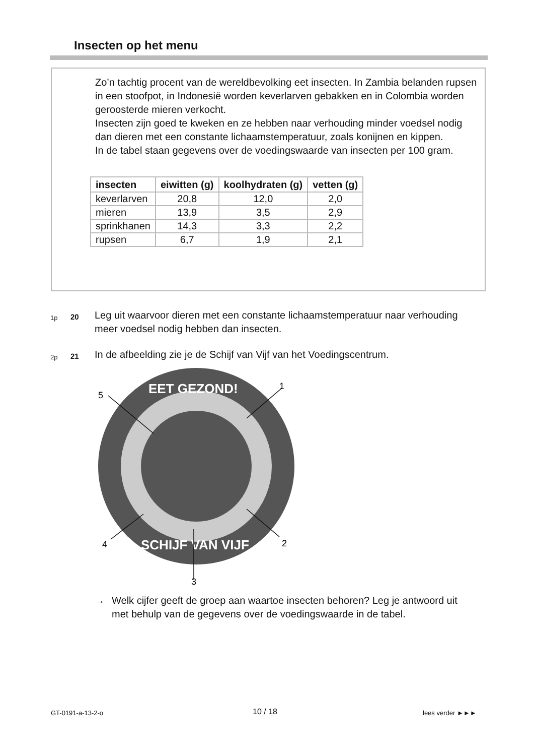Insecten op het menu
Zo’n tachtig procent van de wereldbevolking eet insecten. In Zambia belanden rupsen in een stoofpot, in Indonesië worden keverlarven gebakken en in Colombia worden geroosterde mieren verkocht.
Insecten zijn goed te kweken en ze hebben naar verhouding minder voedsel nodig dan dieren met een constante lichaamstemperatuur, zoals konijnen en kippen.
In de tabel staan gegevens over de voedingswaarde van insecten per 100 gram.
| insecten | eiwitten (g) | koolhydraten (g) | vetten (g) |
| --- | --- | --- | --- |
| keverlarven | 20,8 | 12,0 | 2,0 |
| mieren | 13,9 | 3,5 | 2,9 |
| sprinkhanen | 14,3 | 3,3 | 2,2 |
| rupsen | 6,7 | 1,9 | 2,1 |
1p 20 Leg uit waarvoor dieren met een constante lichaamstemperatuur naar verhouding meer voedsel nodig hebben dan insecten.
2p 21 In de afbeelding zie je de Schijf van Vijf van het Voedingscentrum.
EET GEZOND!
SCHIJF VAN VIJF
5
1
2
4
3
→ Welk cijfer geeft de groep aan waartoe insecten behoren? Leg je antwoord uit met behulp van de gegevens over de voedingswaarde in de tabel.
GT-0191-a-13-2-o 10 / 18 lees verder ►►►